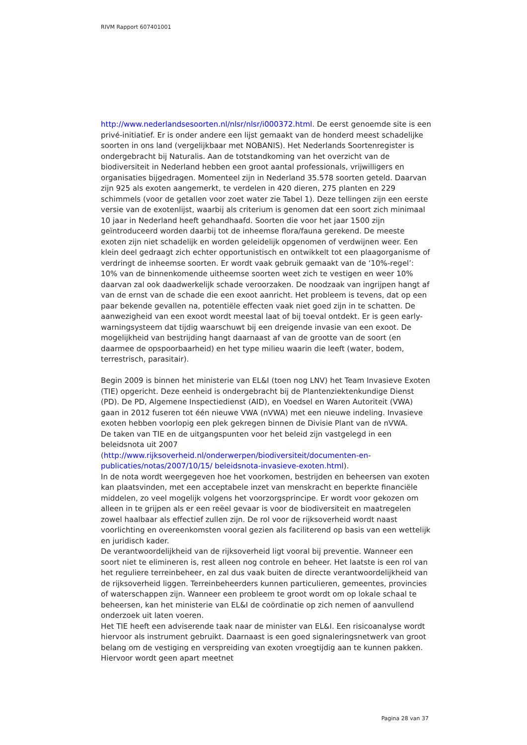RIVM Rapport 607401001
http://www.nederlandsesoorten.nl/nlsr/nlsr/i000372.html. De eerst genoemde site is een privé-initiatief. Er is onder andere een lijst gemaakt van de honderd meest schadelijke soorten in ons land (vergelijkbaar met NOBANIS). Het Nederlands Soortenregister is ondergebracht bij Naturalis. Aan de totstandkoming van het overzicht van de biodiversiteit in Nederland hebben een groot aantal professionals, vrijwilligers en organisaties bijgedragen. Momenteel zijn in Nederland 35.578 soorten geteld. Daarvan zijn 925 als exoten aangemerkt, te verdelen in 420 dieren, 275 planten en 229 schimmels (voor de getallen voor zoet water zie Tabel 1). Deze tellingen zijn een eerste versie van de exotenlijst, waarbij als criterium is genomen dat een soort zich minimaal 10 jaar in Nederland heeft gehandhaafd. Soorten die voor het jaar 1500 zijn geïntroduceerd worden daarbij tot de inheemse flora/fauna gerekend. De meeste exoten zijn niet schadelijk en worden geleidelijk opgenomen of verdwijnen weer. Een klein deel gedraagt zich echter opportunistisch en ontwikkelt tot een plaagorganisme of verdringt de inheemse soorten. Er wordt vaak gebruik gemaakt van de ‘10%-regel’: 10% van de binnenkomende uitheemse soorten weet zich te vestigen en weer 10% daarvan zal ook daadwerkelijk schade veroorzaken. De noodzaak van ingrijpen hangt af van de ernst van de schade die een exoot aanricht. Het probleem is tevens, dat op een paar bekende gevallen na, potentiële effecten vaak niet goed zijn in te schatten. De aanwezigheid van een exoot wordt meestal laat of bij toeval ontdekt. Er is geen early-warningsysteem dat tijdig waarschuwt bij een dreigende invasie van een exoot. De mogelijkheid van bestrijding hangt daarnaast af van de grootte van de soort (en daarmee de opspoorbaarheid) en het type milieu waarin die leeft (water, bodem, terrestrisch, parasitair).
Begin 2009 is binnen het ministerie van EL&I (toen nog LNV) het Team Invasieve Exoten (TIE) opgericht. Deze eenheid is ondergebracht bij de Plantenziektenkundige Dienst (PD). De PD, Algemene Inspectiedienst (AID), en Voedsel en Waren Autoriteit (VWA) gaan in 2012 fuseren tot één nieuwe VWA (nVWA) met een nieuwe indeling. Invasieve exoten hebben voorlopig een plek gekregen binnen de Divisie Plant van de nVWA.
De taken van TIE en de uitgangspunten voor het beleid zijn vastgelegd in een beleidsnota uit 2007 (http://www.rijksoverheid.nl/onderwerpen/biodiversiteit/documenten-en-publicaties/notas/2007/10/15/ beleidsnota-invasieve-exoten.html).
In de nota wordt weergegeven hoe het voorkomen, bestrijden en beheersen van exoten kan plaatsvinden, met een acceptabele inzet van menskracht en beperkte financiële middelen, zo veel mogelijk volgens het voorzorgsprincipe. Er wordt voor gekozen om alleen in te grijpen als er een reëel gevaar is voor de biodiversiteit en maatregelen zowel haalbaar als effectief zullen zijn. De rol voor de rijksoverheid wordt naast voorlichting en overeenkomsten vooral gezien als faciliterend op basis van een wettelijk en juridisch kader.
De verantwoordelijkheid van de rijksoverheid ligt vooral bij preventie. Wanneer een soort niet te elimineren is, rest alleen nog controle en beheer. Het laatste is een rol van het reguliere terreinbeheer, en zal dus vaak buiten de directe verantwoordelijkheid van de rijksoverheid liggen. Terreinbeheerders kunnen particulieren, gemeentes, provincies of waterschappen zijn. Wanneer een probleem te groot wordt om op lokale schaal te beheersen, kan het ministerie van EL&I de coördinatie op zich nemen of aanvullend onderzoek uit laten voeren.
Het TIE heeft een adviserende taak naar de minister van EL&I. Een risicoanalyse wordt hiervoor als instrument gebruikt. Daarnaast is een goed signaleringsnetwerk van groot belang om de vestiging en verspreiding van exoten vroegtijdig aan te kunnen pakken. Hiervoor wordt geen apart meetnet
Pagina 28 van 37